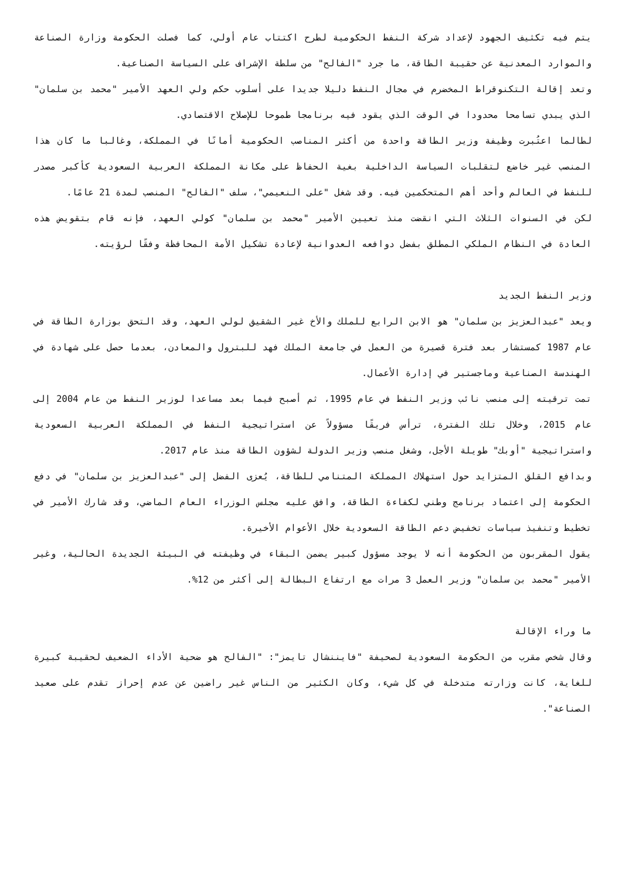يتم فيه تكثيف الجهود لإعداد شركة النفط الحكومية لطرح اكتتاب عام أولي، كما فصلت الحكومة وزارة الصناعة والموارد المعدنية عن حقيبة الطاقة، ما جرد "الفالح" من سلطة الإشراف على السياسة الصناعية.
وتعد إقالة التكنوقراط المخضرم في مجال النفط دليلا جديدا على أسلوب حكم ولي العهد الأمير "محمد بن سلمان" الذي يبدي تسامحا محدودا في الوقت الذي يقود فيه برنامجا طموحا للإصلاح الاقتصادي.
لطالما اعتُبرت وظيفة وزير الطاقة واحدة من أكثر المناصب الحكومية أمانًا في المملكة، وغالبا ما كان هذا المنصب غير خاضع لتقلبات السياسة الداخلية بغية الحفاظ على مكانة المملكة العربية السعودية كأكبر مصدر للنفط في العالم وأحد أهم المتحكمين فيه. وقد شغل "على النعيمي"، سلف "الفالح" المنصب لمدة 21 عامًا.
لكن في السنوات الثلاث التي انقضت منذ تعيين الأمير "محمد بن سلمان" كولي العهد، فإنه قام بتقويض هذه العادة في النظام الملكي المطلق بفضل دوافعه العدوانية لإعادة تشكيل الأمة المحافظة وفقًا لرؤيته.
وزير النفط الجديد
ويعد "عبدالعزيز بن سلمان" هو الابن الرابع للملك والأخ غير الشقيق لولي العهد، وقد التحق بوزارة الطاقة في عام 1987 كمستشار بعد فترة قصيرة من العمل في جامعة الملك فهد للبترول والمعادن، بعدما حصل على شهادة في الهندسة الصناعية وماجستير في إدارة الأعمال.
تمت ترقيته إلى منصب نائب وزير النفط في عام 1995، ثم أصبح فيما بعد مساعدا لوزير النفط من عام 2004 إلى عام 2015، وخلال تلك الفترة، ترأس فريقًا مسؤولاً عن استراتيجية النفط في المملكة العربية السعودية واستراتيجية "أوبك" طويلة الأجل، وشغل منصب وزير الدولة لشؤون الطاقة منذ عام 2017.
وبدافع القلق المتزايد حول استهلاك المملكة المتنامي للطاقة، يُعزى الفضل إلى "عبدالعزيز بن سلمان" في دفع الحكومة إلى اعتماد برنامج وطني لكفاءة الطاقة، وافق عليه مجلس الوزراء العام الماضي، وقد شارك الأمير في تخطيط وتنفيذ سياسات تخفيض دعم الطاقة السعودية خلال الأعوام الأخيرة.
يقول المقربون من الحكومة أنه لا يوجد مسؤول كبير يضمن البقاء في وظيفته في البيئة الجديدة الحالية، وغير الأمير "محمد بن سلمان" وزير العمل 3 مرات مع ارتفاع البطالة إلى أكثر من 12%.
ما وراء الإقالة
وقال شخص مقرب من الحكومة السعودية لصحيفة "فايننشال تايمز": "الفالح هو ضحية الأداء الضعيف لحقيبة كبيرة للغاية، كانت وزارته متدخلة في كل شيء، وكان الكثير من الناس غير راضين عن عدم إحراز تقدم على صعيد الصناعة".